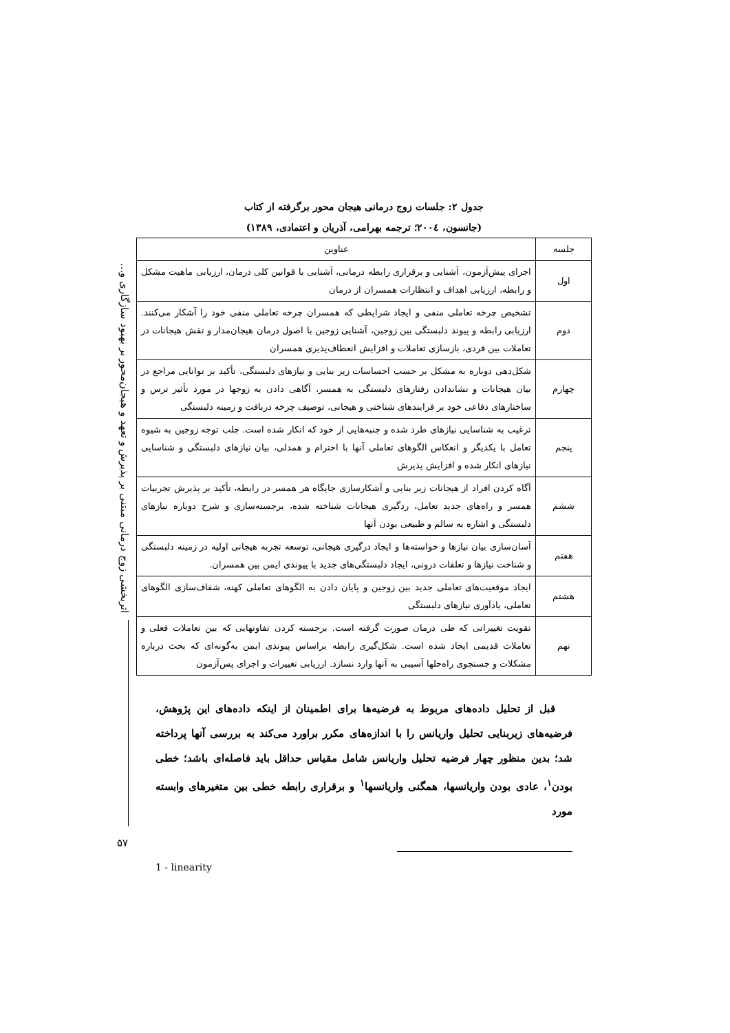اثربخشی زوج درمانی مبتنی بر پذیرش و تعهد و هیجان‌محور بر بهبود سازگاری و...
۵۷
جدول ۲: جلسات زوج درمانی هیجان محور برگرفته از کتاب
(جانسون، ۲۰۰٤؛ ترجمه بهرامی، آذریان و اعتمادی، ۱۳۸۹)
| جلسه | عناوین |
| --- | --- |
| اول | اجرای پیش‌آزمون، آشنایی و برقراری رابطه درمانی، آشنایی با قوانین کلی درمان، ارزیابی ماهیت مشکل و رابطه، ارزیابی اهداف و انتظارات همسران از درمان |
| دوم | تشخیص چرخه تعاملی منفی و ایجاد شرایطی که همسران چرخه تعاملی منفی خود را آشکار می‌کنند. ارزیابی رابطه و پیوند دلبستگی بین زوجین، آشنایی زوجین با اصول درمان هیجان‌مدار و نقش هیجانات در تعاملات بین فردی، بازسازی تعاملات و افزایش انعطاف‌پذیری همسران |
| چهارم | شکل‌دهی دوباره به مشکل بر حسب احساسات زیر بنایی و نیازهای دلبستگی، تأکید بر توانایی مراجع در بیان هیجانات و نشاندادن رفتارهای دلبستگی به همسر، آگاهی دادن به زوجها در مورد تأثیر ترس و ساختارهای دفاعی خود بر فرایندهای شناختی و هیجانی، توصیف چرخه دربافت و زمینه دلبستگی |
| پنجم | ترغیب به شناسایی نیازهای طرد شده و جنبه‌هایی از خود که انکار شده است. جلب توجه زوجین به شیوه تعامل با یکدیگر و انعکاس الگوهای تعاملی آنها با احترام و همدلی، بیان نیازهای دلبستگی و شناسایی نیازهای انکار شده و افزایش پذیرش |
| ششم | آگاه کردن افراد از هیجانات زیر بنایی و آشکارسازی جایگاه هر همسر در رابطه، تأکید بر پذیرش تجربیات همسر و راه‌های جدید تعامل، ردگیری هیجانات شناخته شده، برجسته‌سازی و شرح دوباره نیازهای دلبستگی و اشاره به سالم و طبیعی بودن آنها |
| هفتم | آسان‌سازی بیان نیازها و خواسته‌ها و ایجاد درگیری هیجانی، توسعه تجربه هیجانی اولیه در زمینه دلبستگی و شناخت نیازها و تعلقات درونی، ایجاد دلبستگی‌های جدید با پیوندی ایمن بین همسران. |
| هشتم | ایجاد موقعیت‌های تعاملی جدید بین زوجین و پایان دادن به الگوهای تعاملی کهنه، شفاف‌سازی الگوهای تعاملی، یادآوری نیازهای دلبستگی |
| نهم | تقویت تغییراتی که طی درمان صورت گرفته است. برجسته کردن تفاوتهایی که بین تعاملات فعلی و تعاملات قدیمی ایجاد شده است. شکل‌گیری رابطه براساس پیوندی ایمن به‌گونه‌ای که بحث درباره مشکلات و جستجوی راه‌حلها آسیبی به آنها وارد نسازد. ارزیابی تغییرات و اجرای پس‌آزمون |
قبل از تحلیل داده‌های مربوط به فرضیه‌ها برای اطمینان از اینکه داده‌های این پژوهش، فرضیه‌های زیربنایی تحلیل واریانس را با اندازه‌های مکرر براورد می‌کند به بررسی آنها پرداخته شد؛ بدین منظور چهار فرضیه تحلیل واریانس شامل مقیاس حداقل باید فاصله‌ای باشد؛ خطی بودن<sup>۱</sup>، عادی بودن واریانسها، همگنی واریانسها<sup>۱</sup> و برقراری رابطه خطی بین متغیرهای وابسته مورد
1 - linearity